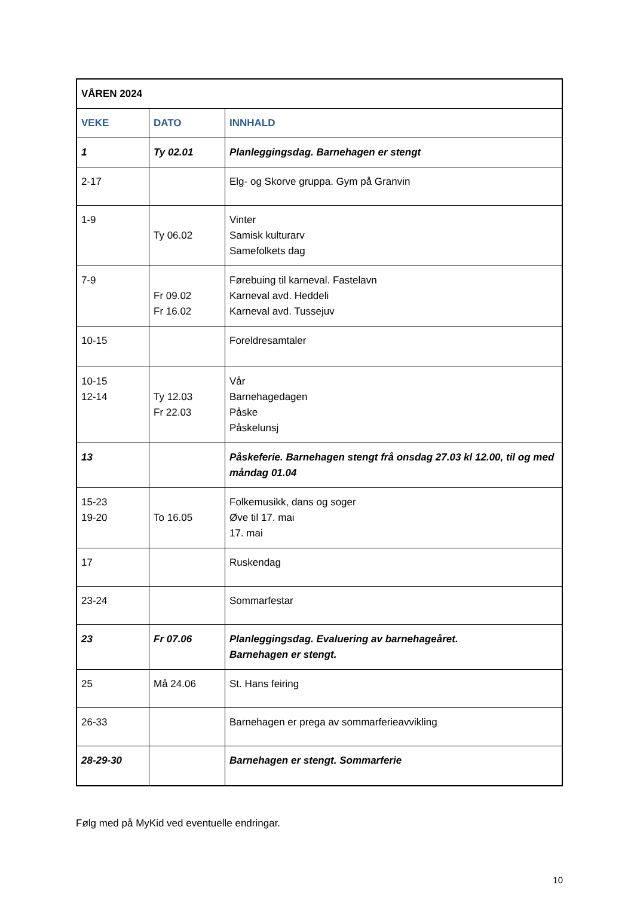| VÅREN 2024 | | |
| --- | --- | --- |
| VEKE | DATO | INNHALD |
| 1 | Ty 02.01 | Planleggingsdag. Barnehagen er stengt |
| 2-17 | | Elg- og Skorve gruppa. Gym på Granvin |
| 1-9 | Ty 06.02 | Vinter Samisk kulturarv Samefolkets dag |
| 7-9 | Fr 09.02 Fr 16.02 | Førebuing til karneval. Fastelavn Karneval avd. Heddeli Karneval avd. Tussejuv |
| 10-15 | | Foreldresamtaler |
| 10-15 12-14 | Ty 12.03 Fr 22.03 | Vår Barnehagedagen Påske Påskelunsj |
| 13 | | Påskeferie. Barnehagen stengt frå onsdag 27.03 kl 12.00, til og med måndag 01.04 |
| 15-23 19-20 | To 16.05 | Folkemusikk, dans og soger Øve til 17. mai 17. mai |
| 17 | | Ruskendag |
| 23-24 | | Sommarfestar |
| 23 | Fr 07.06 | Planleggingsdag. Evaluering av barnehageåret. Barnehagen er stengt. |
| 25 | Må 24.06 | St. Hans feiring |
| 26-33 | | Barnehagen er prega av sommarferieavvikling |
| 28-29-30 | | Barnehagen er stengt. Sommarferie |
Følg med på MyKid ved eventuelle endringar.
10